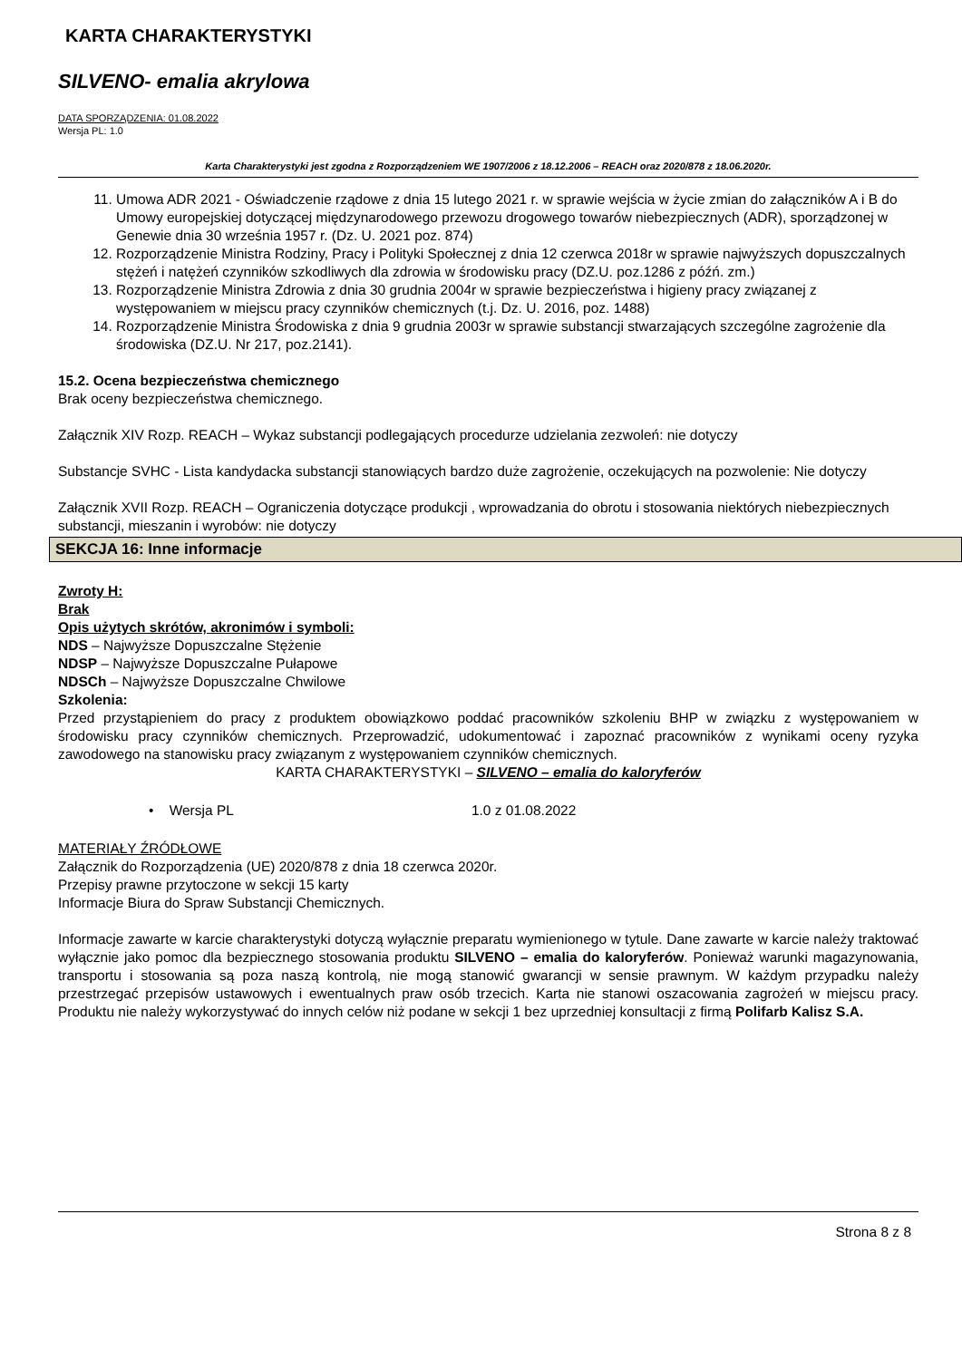KARTA CHARAKTERYSTYKI
SILVENO- emalia akrylowa
DATA SPORZĄDZENIA: 01.08.2022
Wersja PL: 1.0
Karta Charakterystyki jest zgodna z Rozporządzeniem WE 1907/2006 z 18.12.2006 – REACH oraz 2020/878 z 18.06.2020r.
11. Umowa ADR 2021 - Oświadczenie rządowe z dnia 15 lutego 2021 r. w sprawie wejścia w życie zmian do załączników A i B do Umowy europejskiej dotyczącej międzynarodowego przewozu drogowego towarów niebezpiecznych (ADR), sporządzonej w Genewie dnia 30 września 1957 r. (Dz. U. 2021 poz. 874)
12. Rozporządzenie Ministra Rodziny, Pracy i Polityki Społecznej z dnia 12 czerwca 2018r w sprawie najwyższych dopuszczalnych stężeń i natężeń czynników szkodliwych dla zdrowia w środowisku pracy (DZ.U. poz.1286 z późń. zm.)
13. Rozporządzenie Ministra Zdrowia z dnia 30 grudnia 2004r w sprawie bezpieczeństwa i higieny pracy związanej z występowaniem w miejscu pracy czynników chemicznych (t.j. Dz. U. 2016, poz. 1488)
14. Rozporządzenie Ministra Środowiska z dnia 9 grudnia 2003r w sprawie substancji stwarzających szczególne zagrożenie dla środowiska (DZ.U. Nr 217, poz.2141).
15.2. Ocena bezpieczeństwa chemicznego
Brak oceny bezpieczeństwa chemicznego.
Załącznik XIV Rozp. REACH – Wykaz substancji podlegających procedurze udzielania zezwoleń: nie dotyczy
Substancje SVHC - Lista kandydacka substancji stanowiących bardzo duże zagrożenie, oczekujących na pozwolenie: Nie dotyczy
Załącznik XVII Rozp. REACH – Ograniczenia dotyczące produkcji , wprowadzania do obrotu i stosowania niektórych niebezpiecznych substancji, mieszanin i wyrobów: nie dotyczy
SEKCJA 16: Inne informacje
Zwroty H:
Brak
Opis użytych skrótów, akronimów i symboli:
NDS – Najwyższe Dopuszczalne Stężenie
NDSP – Najwyższe Dopuszczalne Pułapowe
NDSCh – Najwyższe Dopuszczalne Chwilowe
Szkolenia:
Przed przystąpieniem do pracy z produktem obowiązkowo poddać pracowników szkoleniu BHP w związku z występowaniem w środowisku pracy czynników chemicznych. Przeprowadzić, udokumentować i zapoznać pracowników z wynikami oceny ryzyka zawodowego na stanowisku pracy związanym z występowaniem czynników chemicznych.
KARTA CHARAKTERYSTYKI – SILVENO – emalia do kaloryferów
• Wersja PL 1.0 z 01.08.2022
MATERIAŁY ŹRÓDŁOWE
Załącznik do Rozporządzenia (UE) 2020/878 z dnia 18 czerwca 2020r.
Przepisy prawne przytoczone w sekcji 15 karty
Informacje Biura do Spraw Substancji Chemicznych.
Informacje zawarte w karcie charakterystyki dotyczą wyłącznie preparatu wymienionego w tytule. Dane zawarte w karcie należy traktować wyłącznie jako pomoc dla bezpiecznego stosowania produktu SILVENO – emalia do kaloryferów. Ponieważ warunki magazynowania, transportu i stosowania są poza naszą kontrolą, nie mogą stanowić gwarancji w sensie prawnym. W każdym przypadku należy przestrzegać przepisów ustawowych i ewentualnych praw osób trzecich. Karta nie stanowi oszacowania zagrożeń w miejscu pracy. Produktu nie należy wykorzystywać do innych celów niż podane w sekcji 1 bez uprzedniej konsultacji z firmą Polifarb Kalisz S.A.
Strona 8 z 8